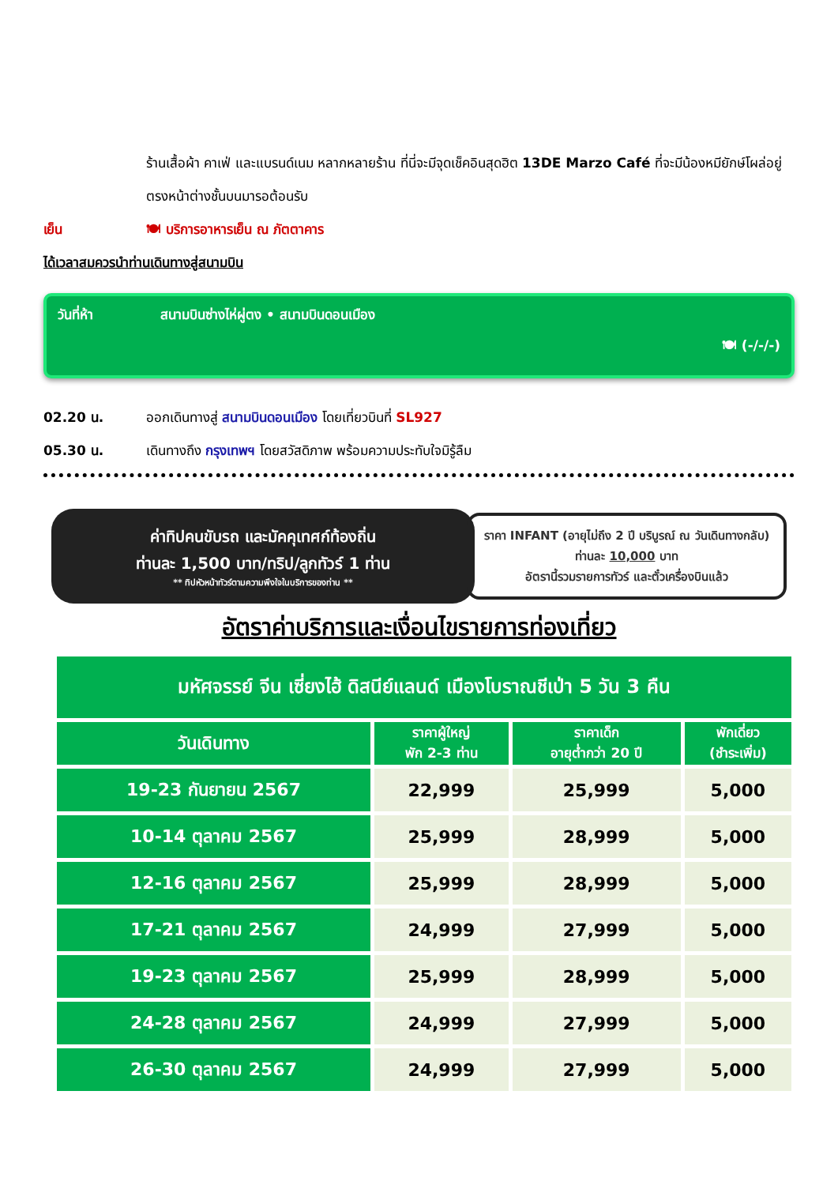ร้านเสื้อผ้า คาเฟ่ และแบรนด์เนม หลากหลายร้าน ที่นี่จะมีจุดเช็คอินสุดฮิต 13DE Marzo Café ที่จะมีน้องหมียักษ์โผล่อยู่ตรงหน้าต่างชั้นบนมารอต้อนรับ
เย็น 🍽 บริการอาหารเย็น ณ ภัตตาคาร
ได้เวลาสมควรนำท่านเดินทางสู่สนามบิน
วันที่ห้า สนามบินซ่างไห่ผู่ตง • สนามบินดอนเมือง
🍽 (-/-/-)
02.20 น. ออกเดินทางสู่ สนามบินดอนเมือง โดยเที่ยวบินที่ SL927
05.30 น. เดินทางถึง กรุงเทพฯ โดยสวัสดิภาพ พร้อมความประทับใจมิรู้ลืม
ค่าทิปคนขับรถ และมัคคุเทศก์ท้องถิ่น
ท่านละ 1,500 บาท/ทริป/ลูกทัวร์ 1 ท่าน
** ทิปหัวหน้าทัวร์ตามความพึงใจในบริการของท่าน **
ราคา INFANT (อายุไม่ถึง 2 ปี บริบูรณ์ ณ วันเดินทางกลับ) ท่านละ 10,000 บาท
อัตรานี้รวมรายการทัวร์ และตั๋วเครื่องบินแล้ว
อัตราค่าบริการและเงื่อนไขรายการท่องเที่ยว
| มหัศจรรย์ จีน เซี่ยงไฮ้ ดิสนีย์แลนด์ เมืองโบราณชีเป่า 5 วัน 3 คืน | | | |
| วันเดินทาง | ราคาผู้ใหญ่ พัก 2-3 ท่าน | ราคาเด็ก อายุต่ำกว่า 20 ปี | พักเดี่ยว (ชำระเพิ่ม) |
| 19-23 กันยายน 2567 | 22,999 | 25,999 | 5,000 |
| 10-14 ตุลาคม 2567 | 25,999 | 28,999 | 5,000 |
| 12-16 ตุลาคม 2567 | 25,999 | 28,999 | 5,000 |
| 17-21 ตุลาคม 2567 | 24,999 | 27,999 | 5,000 |
| 19-23 ตุลาคม 2567 | 25,999 | 28,999 | 5,000 |
| 24-28 ตุลาคม 2567 | 24,999 | 27,999 | 5,000 |
| 26-30 ตุลาคม 2567 | 24,999 | 27,999 | 5,000 |